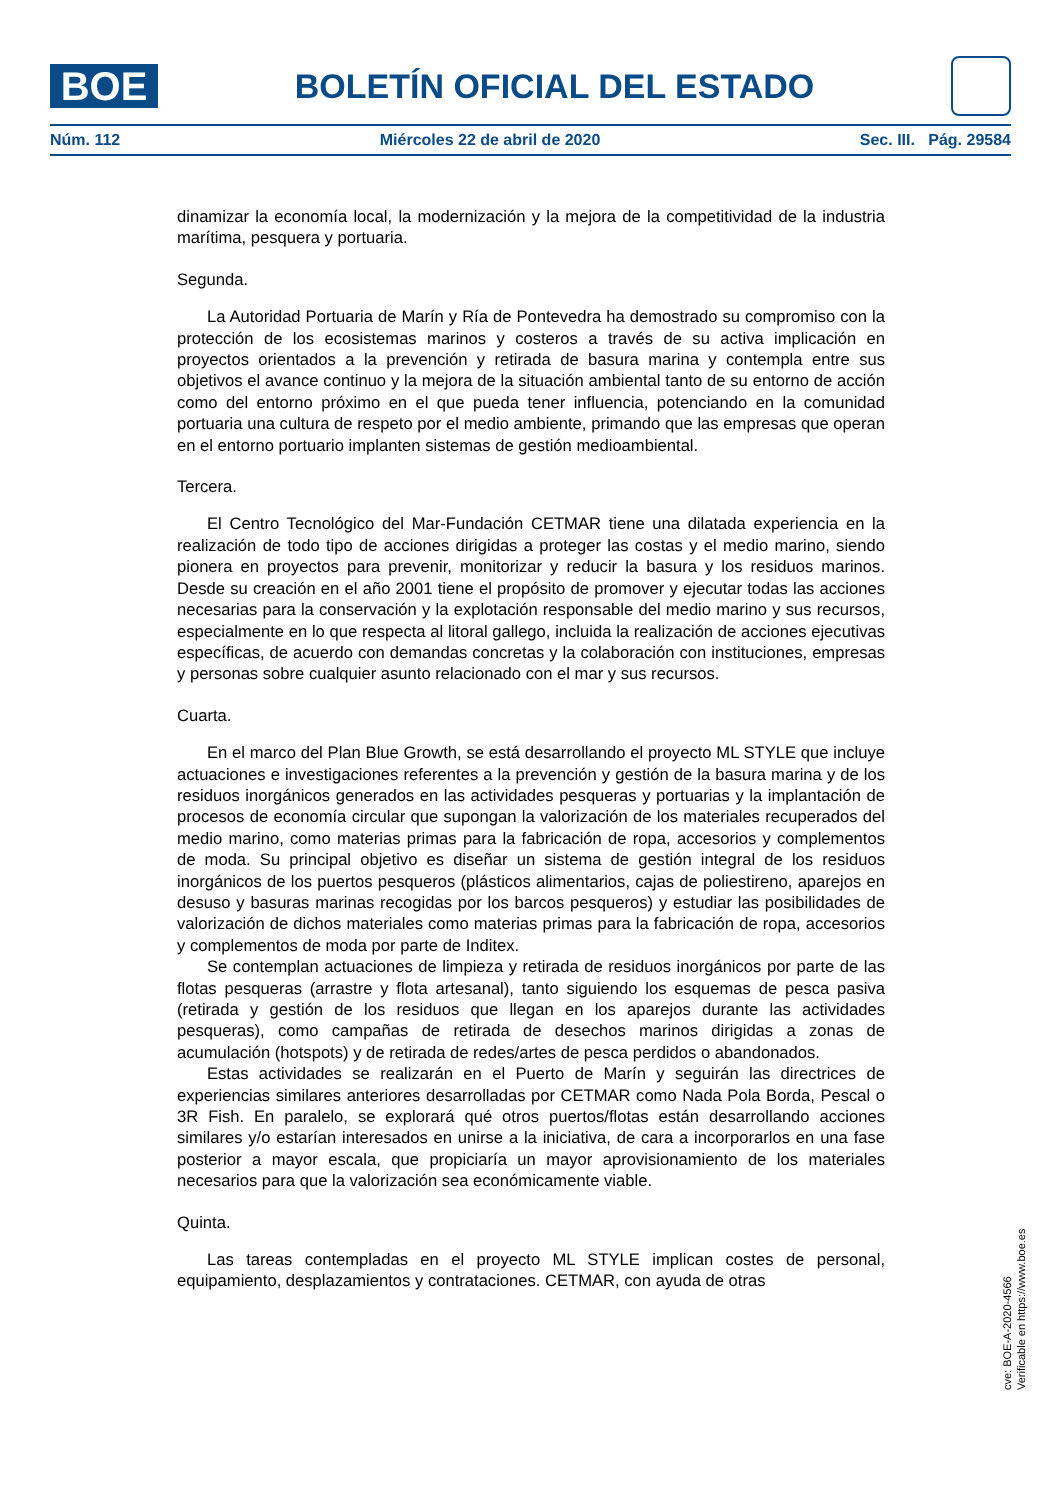BOE
BOLETÍN OFICIAL DEL ESTADO
Núm. 112 Miércoles 22 de abril de 2020 Sec. III. Pág. 29584
dinamizar la economía local, la modernización y la mejora de la competitividad de la industria marítima, pesquera y portuaria.
Segunda.
La Autoridad Portuaria de Marín y Ría de Pontevedra ha demostrado su compromiso con la protección de los ecosistemas marinos y costeros a través de su activa implicación en proyectos orientados a la prevención y retirada de basura marina y contempla entre sus objetivos el avance continuo y la mejora de la situación ambiental tanto de su entorno de acción como del entorno próximo en el que pueda tener influencia, potenciando en la comunidad portuaria una cultura de respeto por el medio ambiente, primando que las empresas que operan en el entorno portuario implanten sistemas de gestión medioambiental.
Tercera.
El Centro Tecnológico del Mar-Fundación CETMAR tiene una dilatada experiencia en la realización de todo tipo de acciones dirigidas a proteger las costas y el medio marino, siendo pionera en proyectos para prevenir, monitorizar y reducir la basura y los residuos marinos. Desde su creación en el año 2001 tiene el propósito de promover y ejecutar todas las acciones necesarias para la conservación y la explotación responsable del medio marino y sus recursos, especialmente en lo que respecta al litoral gallego, incluida la realización de acciones ejecutivas específicas, de acuerdo con demandas concretas y la colaboración con instituciones, empresas y personas sobre cualquier asunto relacionado con el mar y sus recursos.
Cuarta.
En el marco del Plan Blue Growth, se está desarrollando el proyecto ML STYLE que incluye actuaciones e investigaciones referentes a la prevención y gestión de la basura marina y de los residuos inorgánicos generados en las actividades pesqueras y portuarias y la implantación de procesos de economía circular que supongan la valorización de los materiales recuperados del medio marino, como materias primas para la fabricación de ropa, accesorios y complementos de moda. Su principal objetivo es diseñar un sistema de gestión integral de los residuos inorgánicos de los puertos pesqueros (plásticos alimentarios, cajas de poliestireno, aparejos en desuso y basuras marinas recogidas por los barcos pesqueros) y estudiar las posibilidades de valorización de dichos materiales como materias primas para la fabricación de ropa, accesorios y complementos de moda por parte de Inditex.
Se contemplan actuaciones de limpieza y retirada de residuos inorgánicos por parte de las flotas pesqueras (arrastre y flota artesanal), tanto siguiendo los esquemas de pesca pasiva (retirada y gestión de los residuos que llegan en los aparejos durante las actividades pesqueras), como campañas de retirada de desechos marinos dirigidas a zonas de acumulación (hotspots) y de retirada de redes/artes de pesca perdidos o abandonados.
Estas actividades se realizarán en el Puerto de Marín y seguirán las directrices de experiencias similares anteriores desarrolladas por CETMAR como Nada Pola Borda, Pescal o 3R Fish. En paralelo, se explorará qué otros puertos/flotas están desarrollando acciones similares y/o estarían interesados en unirse a la iniciativa, de cara a incorporarlos en una fase posterior a mayor escala, que propiciaría un mayor aprovisionamiento de los materiales necesarios para que la valorización sea económicamente viable.
Quinta.
Las tareas contempladas en el proyecto ML STYLE implican costes de personal, equipamiento, desplazamientos y contrataciones. CETMAR, con ayuda de otras
cve: BOE-A-2020-4566
Verificable en https://www.boe.es